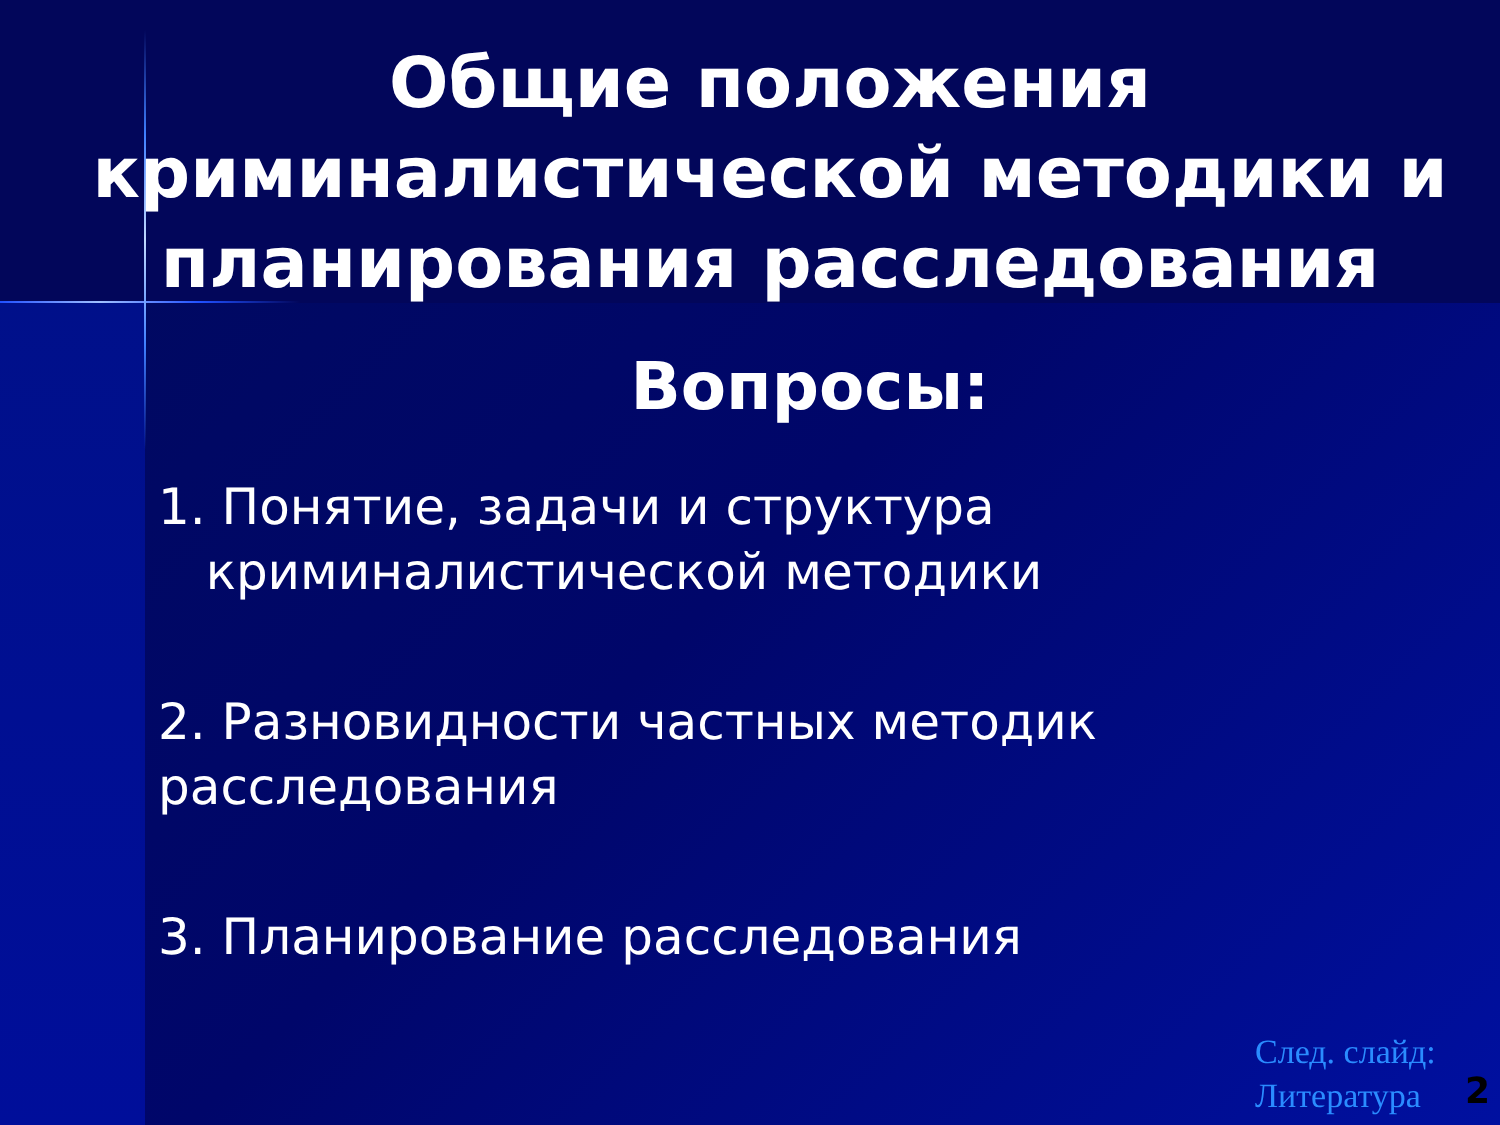Общие положения криминалистической методики и планирования расследования
Вопросы:
1. Понятие, задачи и структура
криминалистической методики
2. Разновидности частных методик расследования
3. Планирование расследования
След. слайд:
Литература
2